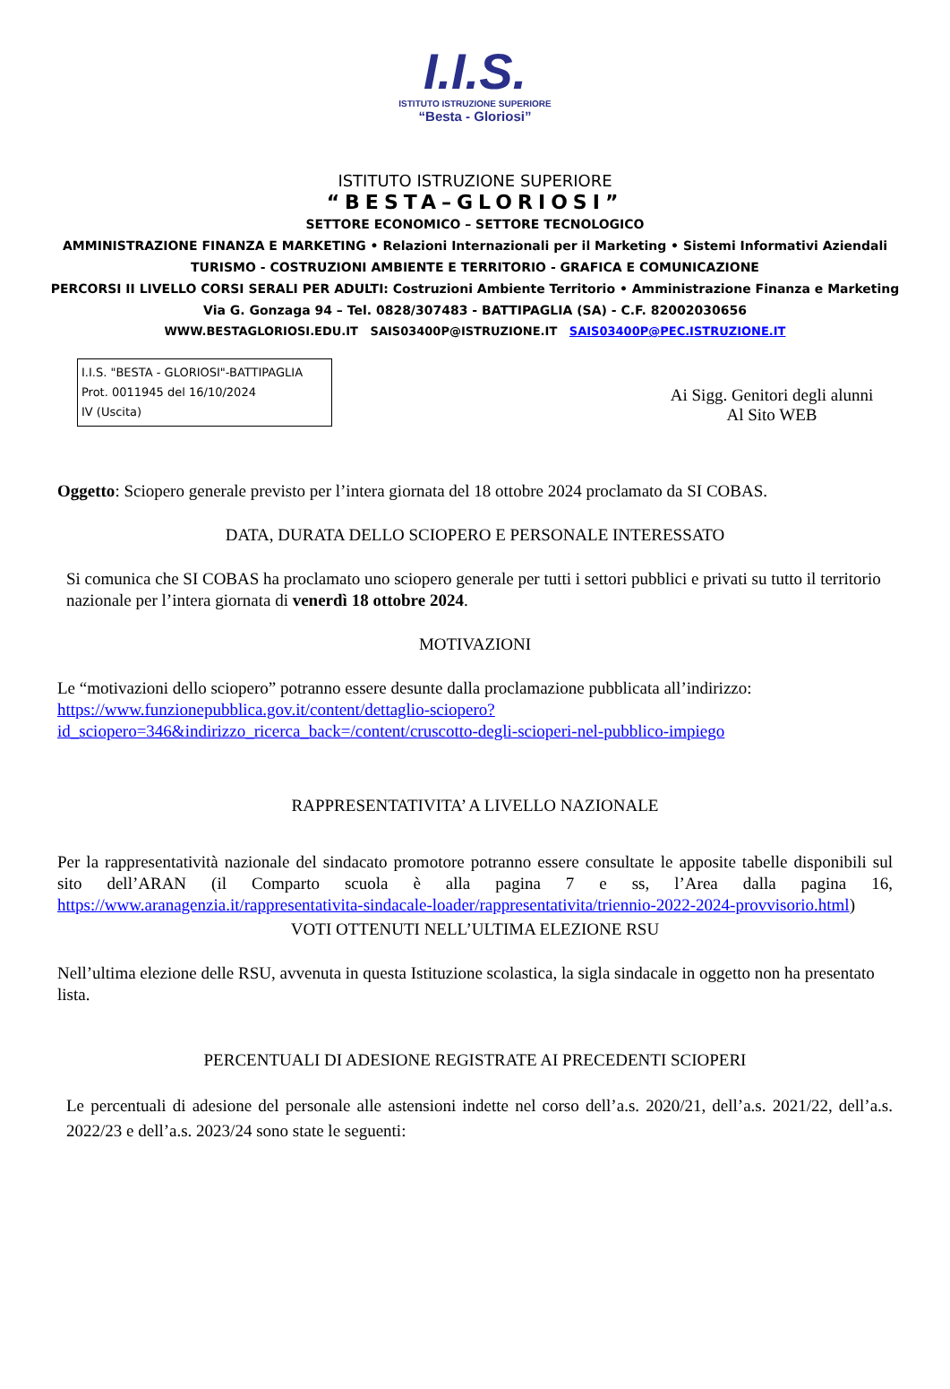I.I.S.
ISTITUTO ISTRUZIONE SUPERIORE
“Besta - Gloriosi”
ISTITUTO ISTRUZIONE SUPERIORE
“BESTA–GLORIOSI”
SETTORE ECONOMICO – SETTORE TECNOLOGICO
AMMINISTRAZIONE FINANZA E MARKETING • Relazioni Internazionali per il Marketing • Sistemi Informativi Aziendali
TURISMO - COSTRUZIONI AMBIENTE E TERRITORIO - GRAFICA E COMUNICAZIONE
PERCORSI II LIVELLO CORSI SERALI PER ADULTI: Costruzioni Ambiente Territorio • Amministrazione Finanza e Marketing
Via G. Gonzaga 94 – Tel. 0828/307483 - BATTIPAGLIA (SA) - C.F. 82002030656
WWW.BESTAGLORIOSI.EDU.IT SAIS03400P@ISTRUZIONE.IT SAIS03400P@PEC.ISTRUZIONE.IT
I.I.S. "BESTA - GLORIOSI"-BATTIPAGLIA
Prot. 0011945 del 16/10/2024
IV (Uscita)
Ai Sigg. Genitori degli alunni
Al Sito WEB
Oggetto: Sciopero generale previsto per l’intera giornata del 18 ottobre 2024 proclamato da SI COBAS.
DATA, DURATA DELLO SCIOPERO E PERSONALE INTERESSATO
Si comunica che SI COBAS ha proclamato uno sciopero generale per tutti i settori pubblici e privati su tutto il territorio nazionale per l’intera giornata di venerdì 18 ottobre 2024.
MOTIVAZIONI
Le “motivazioni dello sciopero” potranno essere desunte dalla proclamazione pubblicata all’indirizzo:
https://www.funzionepubblica.gov.it/content/dettaglio-sciopero?id_sciopero=346&indirizzo_ricerca_back=/content/cruscotto-degli-scioperi-nel-pubblico-impiego
RAPPRESENTATIVITA’ A LIVELLO NAZIONALE
Per la rappresentatività nazionale del sindacato promotore potranno essere consultate le apposite tabelle disponibili sul sito dell’ARAN (il Comparto scuola è alla pagina 7 e ss, l’Area dalla pagina 16, https://www.aranagenzia.it/rappresentativita-sindacale-loader/rappresentativita/triennio-2022-2024-provvisorio.html)
VOTI OTTENUTI NELL’ULTIMA ELEZIONE RSU
Nell’ultima elezione delle RSU, avvenuta in questa Istituzione scolastica, la sigla sindacale in oggetto non ha presentato lista.
PERCENTUALI DI ADESIONE REGISTRATE AI PRECEDENTI SCIOPERI
Le percentuali di adesione del personale alle astensioni indette nel corso dell’a.s. 2020/21, dell’a.s. 2021/22, dell’a.s. 2022/23 e dell’a.s. 2023/24 sono state le seguenti: